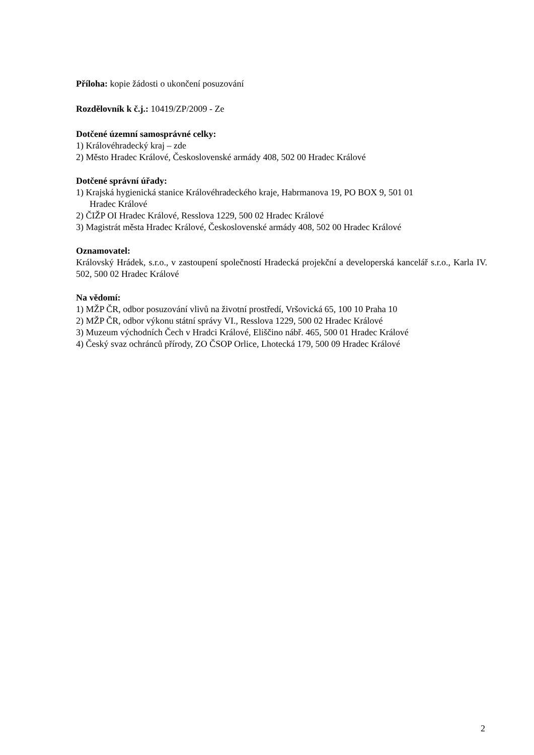Příloha: kopie žádosti o ukončení posuzování
Rozdělovník k č.j.: 10419/ZP/2009 - Ze
Dotčené územní samosprávné celky:
1) Královéhradecký kraj – zde
2) Město Hradec Králové, Československé armády 408, 502 00 Hradec Králové
Dotčené správní úřady:
1) Krajská hygienická stanice Královéhradeckého kraje, Habrmanova 19, PO BOX 9, 501 01
Hradec Králové
2) ČIŽP OI Hradec Králové, Resslova 1229, 500 02 Hradec Králové
3) Magistrát města Hradec Králové, Československé armády 408, 502 00 Hradec Králové
Oznamovatel:
Královský Hrádek, s.r.o., v zastoupení společností Hradecká projekční a developerská kancelář s.r.o., Karla IV. 502, 500 02 Hradec Králové
Na vědomí:
1) MŽP ČR, odbor posuzování vlivů na životní prostředí, Vršovická 65, 100 10 Praha 10
2) MŽP ČR, odbor výkonu státní správy VI., Resslova 1229, 500 02 Hradec Králové
3) Muzeum východních Čech v Hradci Králové, Eliščino nábř. 465, 500 01 Hradec Králové
4) Český svaz ochránců přírody, ZO ČSOP Orlice, Lhotecká 179, 500 09 Hradec Králové
2